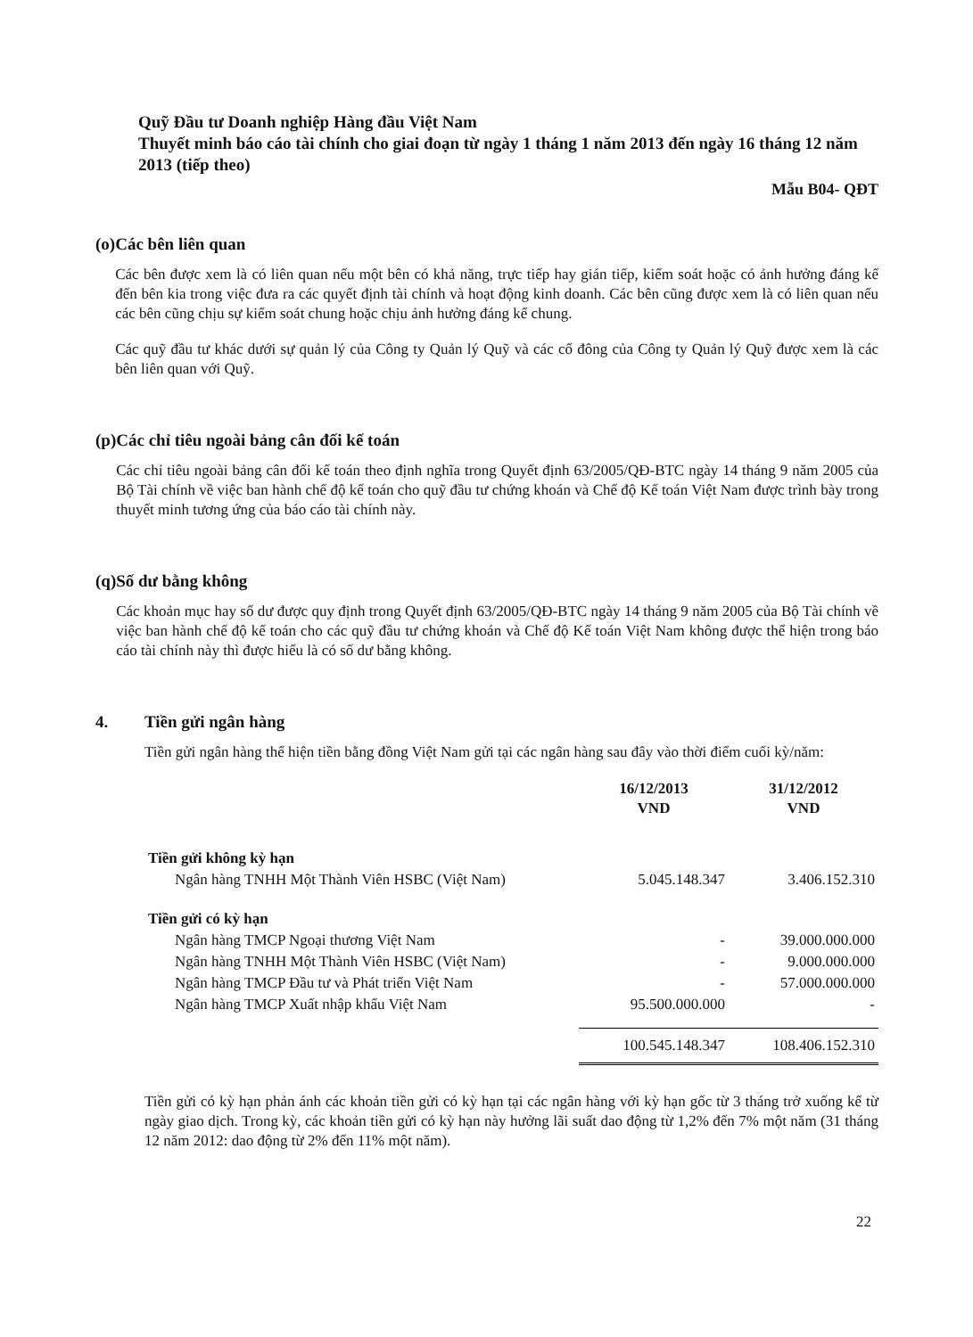Quỹ Đầu tư Doanh nghiệp Hàng đầu Việt Nam
Thuyết minh báo cáo tài chính cho giai đoạn từ ngày 1 tháng 1 năm 2013 đến ngày 16 tháng 12 năm 2013 (tiếp theo)
Mẫu B04- QĐT
(o) Các bên liên quan
Các bên được xem là có liên quan nếu một bên có khả năng, trực tiếp hay gián tiếp, kiểm soát hoặc có ảnh hưởng đáng kể đến bên kia trong việc đưa ra các quyết định tài chính và hoạt động kinh doanh. Các bên cũng được xem là có liên quan nếu các bên cũng chịu sự kiểm soát chung hoặc chịu ảnh hưởng đáng kể chung.
Các quỹ đầu tư khác dưới sự quản lý của Công ty Quản lý Quỹ và các cổ đông của Công ty Quản lý Quỹ được xem là các bên liên quan với Quỹ.
(p) Các chỉ tiêu ngoài bảng cân đối kế toán
Các chỉ tiêu ngoài bảng cân đối kế toán theo định nghĩa trong Quyết định 63/2005/QĐ-BTC ngày 14 tháng 9 năm 2005 của Bộ Tài chính về việc ban hành chế độ kế toán cho quỹ đầu tư chứng khoán và Chế độ Kế toán Việt Nam được trình bày trong thuyết minh tương ứng của báo cáo tài chính này.
(q) Số dư bằng không
Các khoản mục hay số dư được quy định trong Quyết định 63/2005/QĐ-BTC ngày 14 tháng 9 năm 2005 của Bộ Tài chính về việc ban hành chế độ kế toán cho các quỹ đầu tư chứng khoán và Chế độ Kế toán Việt Nam không được thể hiện trong báo cáo tài chính này thì được hiểu là có số dư bằng không.
4. Tiền gửi ngân hàng
Tiền gửi ngân hàng thể hiện tiền bằng đồng Việt Nam gửi tại các ngân hàng sau đây vào thời điểm cuối kỳ/năm:
| | 16/12/2013 VND | 31/12/2012 VND |
| --- | --- | --- |
| Tiền gửi không kỳ hạn | | |
| Ngân hàng TNHH Một Thành Viên HSBC (Việt Nam) | 5.045.148.347 | 3.406.152.310 |
| Tiền gửi có kỳ hạn | | |
| Ngân hàng TMCP Ngoại thương Việt Nam | - | 39.000.000.000 |
| Ngân hàng TNHH Một Thành Viên HSBC (Việt Nam) | - | 9.000.000.000 |
| Ngân hàng TMCP Đầu tư và Phát triển Việt Nam | - | 57.000.000.000 |
| Ngân hàng TMCP Xuất nhập khẩu Việt Nam | 95.500.000.000 | - |
| | 100.545.148.347 | 108.406.152.310 |
Tiền gửi có kỳ hạn phản ánh các khoản tiền gửi có kỳ hạn tại các ngân hàng với kỳ hạn gốc từ 3 tháng trở xuống kể từ ngày giao dịch. Trong kỳ, các khoản tiền gửi có kỳ hạn này hưởng lãi suất dao động từ 1,2% đến 7% một năm (31 tháng 12 năm 2012: dao động từ 2% đến 11% một năm).
22